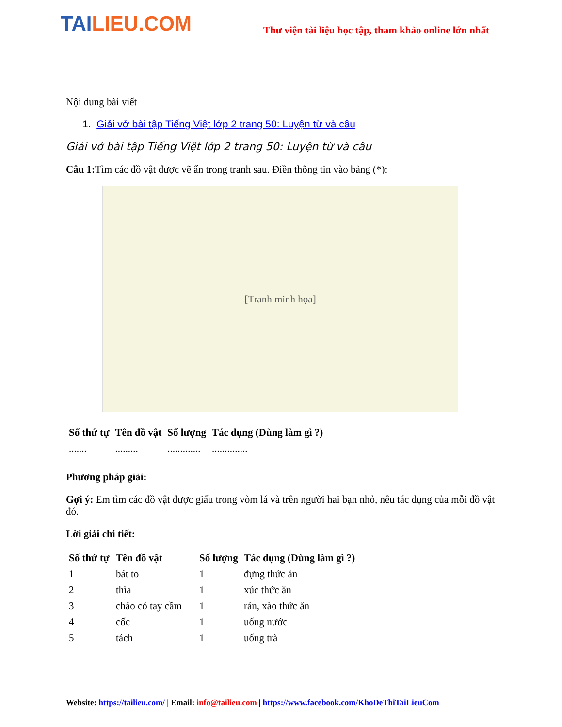TAILIEU.COM
Thư viện tài liệu học tập, tham khảo online lớn nhất
Nội dung bài viết
1. Giải vở bài tập Tiếng Việt lớp 2 trang 50: Luyện từ và câu
Giải vở bài tập Tiếng Việt lớp 2 trang 50: Luyện từ và câu
Câu 1: Tìm các đồ vật được vẽ ẩn trong tranh sau. Điền thông tin vào bảng (*):
[Tranh minh họa]
| Số thứ tự | Tên đồ vật | Số lượng | Tác dụng (Dùng làm gì ?) |
| --- | --- | --- | --- |
| ....... | ......... | ............. | .............. |
Phương pháp giải:
Gợi ý: Em tìm các đồ vật được giấu trong vòm lá và trên người hai bạn nhỏ, nêu tác dụng của mỗi đồ vật đó.
Lời giải chi tiết:
| Số thứ tự | Tên đồ vật | Số lượng | Tác dụng (Dùng làm gì ?) |
| --- | --- | --- | --- |
| 1 | bát to | 1 | đựng thức ăn |
| 2 | thìa | 1 | xúc thức ăn |
| 3 | chảo có tay cầm | 1 | rán, xào thức ăn |
| 4 | cốc | 1 | uống nước |
| 5 | tách | 1 | uống trà |
Website: https://tailieu.com/ | Email: info@tailieu.com | https://www.facebook.com/KhoDeThiTaiLieuCom